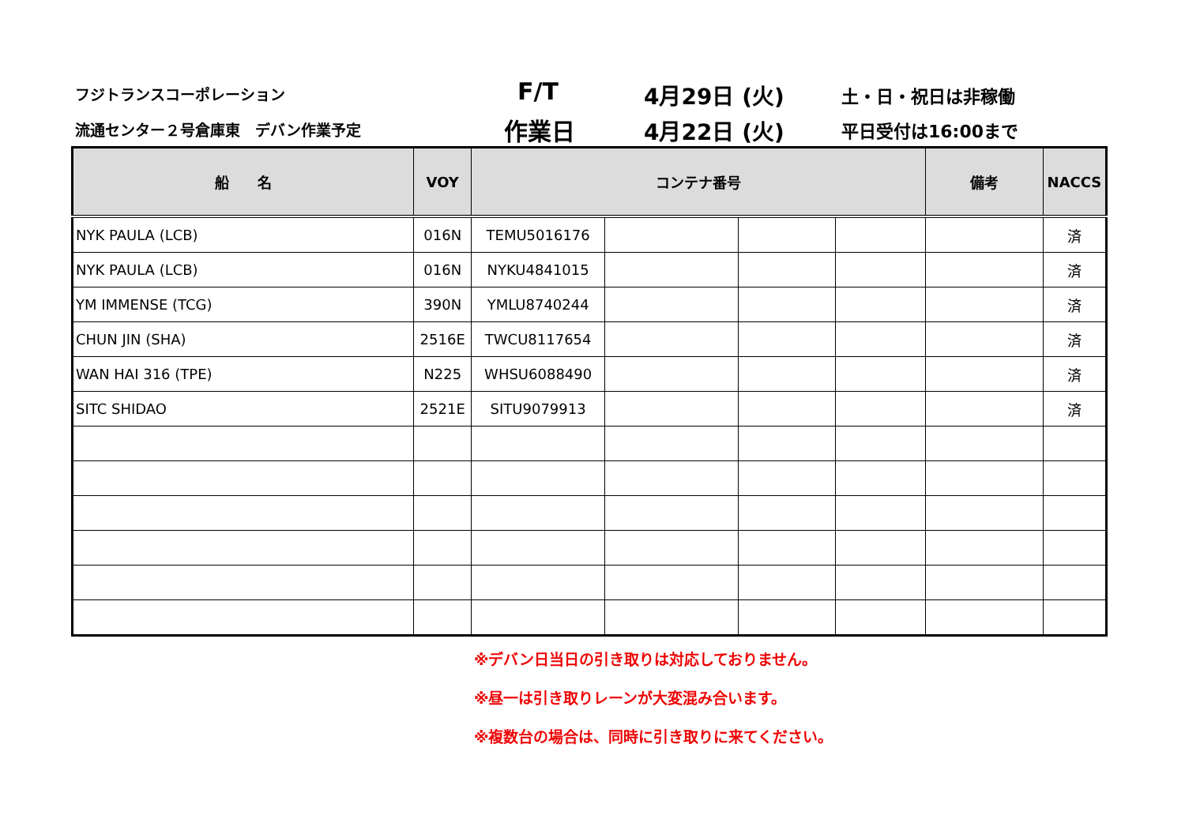フジトランスコーポレーション
流通センター２号倉庫東　デバン作業予定
F/T
作業日
4月29日 (火)
4月22日 (火)
土・日・祝日は非稼働
平日受付は16:00まで
| 船 名 | VOY | コンテナ番号 | | | | 備考 | NACCS |
| --- | --- | --- | --- | --- | --- | --- | --- |
| NYK PAULA (LCB) | 016N | TEMU5016176 | | | | | 済 |
| NYK PAULA (LCB) | 016N | NYKU4841015 | | | | | 済 |
| YM IMMENSE (TCG) | 390N | YMLU8740244 | | | | | 済 |
| CHUN JIN (SHA) | 2516E | TWCU8117654 | | | | | 済 |
| WAN HAI 316 (TPE) | N225 | WHSU6088490 | | | | | 済 |
| SITC SHIDAO | 2521E | SITU9079913 | | | | | 済 |
※デバン日当日の引き取りは対応しておりません。
※昼一は引き取りレーンが大変混み合います。
※複数台の場合は、同時に引き取りに来てください。